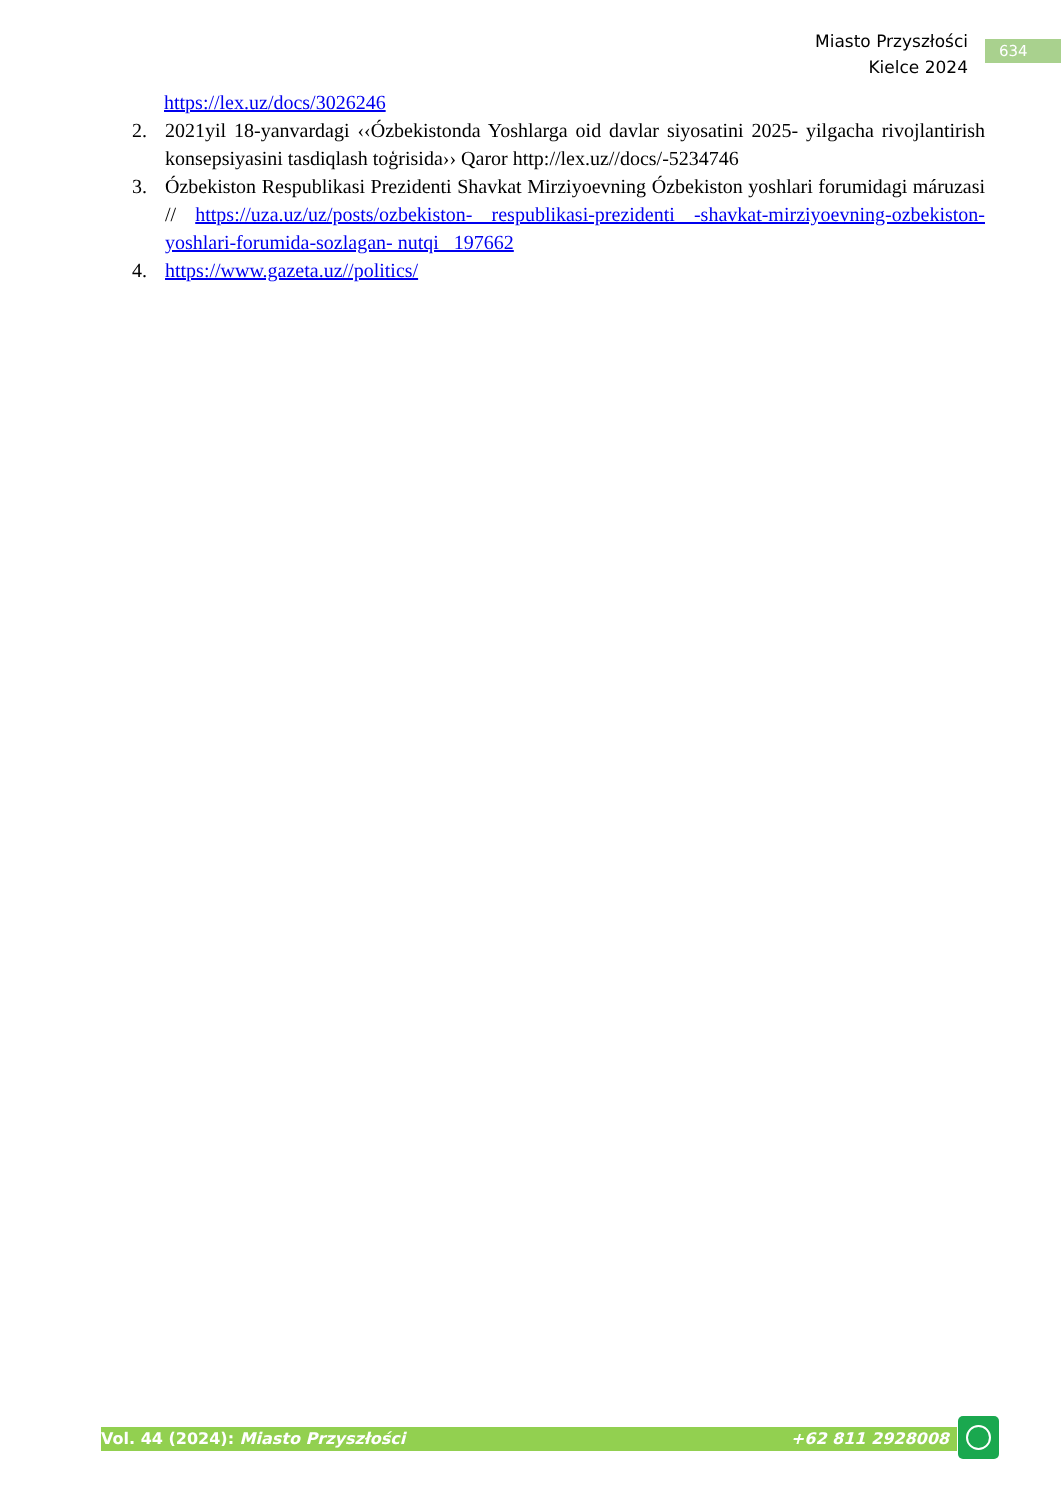Miasto Przyszłości
Kielce 2024
634
https://lex.uz/docs/3026246
2. 2021yil 18-yanvardagi ‹‹Ózbekistonda Yoshlarga oid davlar siyosatini 2025- yilgacha rivojlantirish konsepsiyasini tasdiqlash toģrisida›› Qaror http://lex.uz//docs/-5234746
3. Ózbekiston Respublikasi Prezidenti Shavkat Mirziyoevning Ózbekiston yoshlari forumidagi máruzasi // https://uza.uz/uz/posts/ozbekiston- respublikasi-prezidenti -shavkat-mirziyoevning-ozbekiston-yoshlari-forumida-sozlagan- nutqi_ 197662
4. https://www.gazeta.uz//politics/
Vol. 44 (2024): Miasto Przyszłości +62 811 2928008